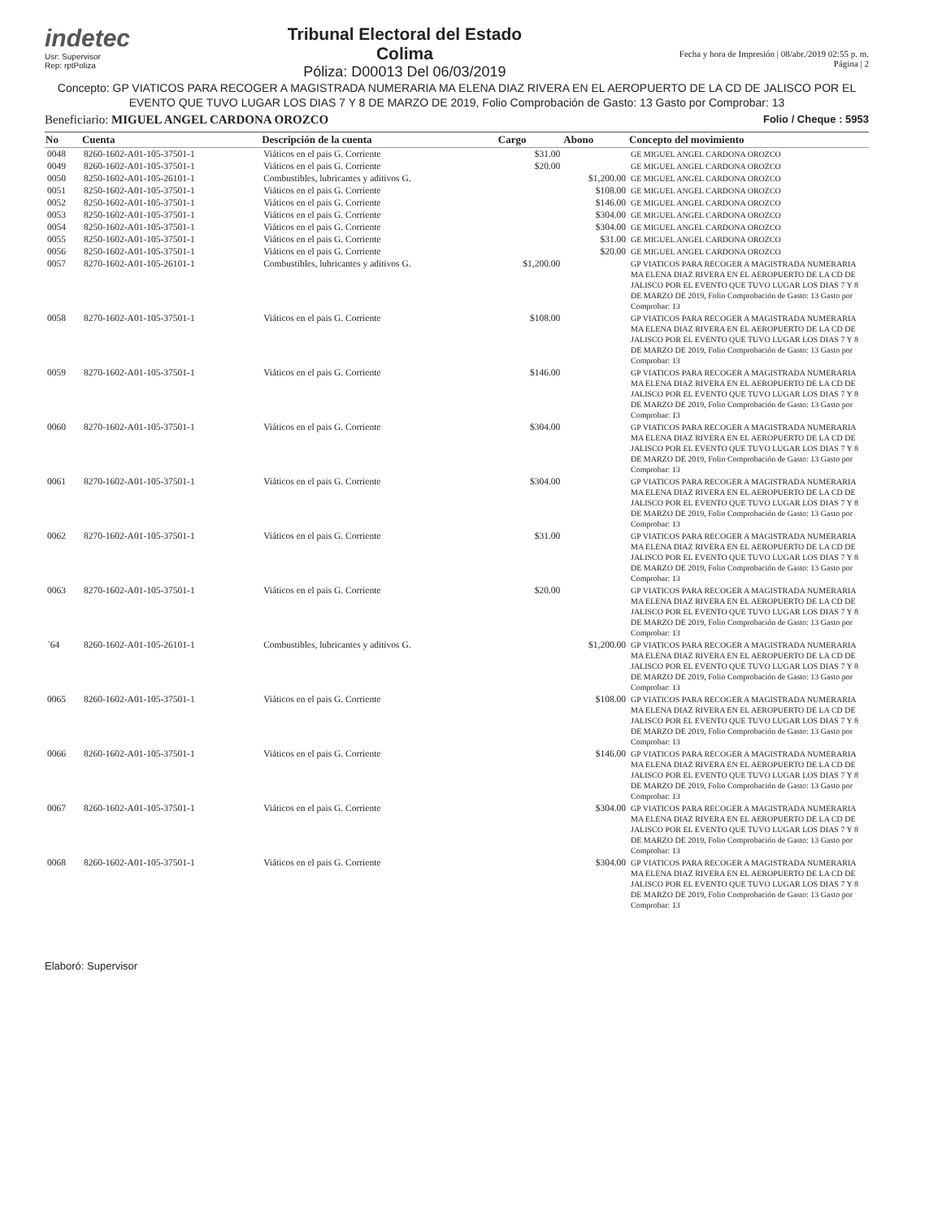indetec
Usr: Supervisor
Rep: rptPoliza
Tribunal Electoral del Estado
Colima
Póliza: D00013 Del 06/03/2019
Fecha y hora de Impresión | 08/abr./2019 02:55 p. m.
Página | 2
Concepto: GP VIATICOS PARA RECOGER A MAGISTRADA NUMERARIA MA ELENA DIAZ RIVERA EN EL AEROPUERTO DE LA CD DE JALISCO POR EL EVENTO QUE TUVO LUGAR LOS DIAS 7 Y 8 DE MARZO DE 2019, Folio Comprobación de Gasto: 13 Gasto por Comprobar: 13
Beneficiario: MIGUEL ANGEL CARDONA OROZCO Folio / Cheque : 5953
| No | Cuenta | Descripción de la cuenta | Cargo | Abono | Concepto del movimiento |
| --- | --- | --- | --- | --- | --- |
| 0048 | 8260-1602-A01-105-37501-1 | Viáticos en el pais G. Corriente | $31.00 | | GE MIGUEL ANGEL CARDONA OROZCO |
| 0049 | 8260-1602-A01-105-37501-1 | Viáticos en el pais G. Corriente | $20.00 | | GE MIGUEL ANGEL CARDONA OROZCO |
| 0050 | 8250-1602-A01-105-26101-1 | Combustibles, lubricantes y aditivos G. | | $1,200.00 | GE MIGUEL ANGEL CARDONA OROZCO |
| 0051 | 8250-1602-A01-105-37501-1 | Viáticos en el pais G. Corriente | | $108.00 | GE MIGUEL ANGEL CARDONA OROZCO |
| 0052 | 8250-1602-A01-105-37501-1 | Viáticos en el pais G. Corriente | | $146.00 | GE MIGUEL ANGEL CARDONA OROZCO |
| 0053 | 8250-1602-A01-105-37501-1 | Viáticos en el pais G. Corriente | | $304.00 | GE MIGUEL ANGEL CARDONA OROZCO |
| 0054 | 8250-1602-A01-105-37501-1 | Viáticos en el pais G. Corriente | | $304.00 | GE MIGUEL ANGEL CARDONA OROZCO |
| 0055 | 8250-1602-A01-105-37501-1 | Viáticos en el pais G. Corriente | | $31.00 | GE MIGUEL ANGEL CARDONA OROZCO |
| 0056 | 8250-1602-A01-105-37501-1 | Viáticos en el pais G. Corriente | | $20.00 | GE MIGUEL ANGEL CARDONA OROZCO |
| 0057 | 8270-1602-A01-105-26101-1 | Combustibles, lubricantes y aditivos G. | $1,200.00 | | GP VIATICOS PARA RECOGER A MAGISTRADA NUMERARIA MA ELENA DIAZ RIVERA EN EL AEROPUERTO DE LA CD DE JALISCO POR EL EVENTO QUE TUVO LUGAR LOS DIAS 7 Y 8 DE MARZO DE 2019, Folio Comprobación de Gasto: 13 Gasto por Comprobar: 13 |
| 0058 | 8270-1602-A01-105-37501-1 | Viáticos en el pais G. Corriente | $108.00 | | GP VIATICOS PARA RECOGER A MAGISTRADA NUMERARIA MA ELENA DIAZ RIVERA EN EL AEROPUERTO DE LA CD DE JALISCO POR EL EVENTO QUE TUVO LUGAR LOS DIAS 7 Y 8 DE MARZO DE 2019, Folio Comprobación de Gasto: 13 Gasto por Comprobar: 13 |
| 0059 | 8270-1602-A01-105-37501-1 | Viáticos en el pais G. Corriente | $146.00 | | GP VIATICOS PARA RECOGER A MAGISTRADA NUMERARIA MA ELENA DIAZ RIVERA EN EL AEROPUERTO DE LA CD DE JALISCO POR EL EVENTO QUE TUVO LUGAR LOS DIAS 7 Y 8 DE MARZO DE 2019, Folio Comprobación de Gasto: 13 Gasto por Comprobar: 13 |
| 0060 | 8270-1602-A01-105-37501-1 | Viáticos en el pais G. Corriente | $304.00 | | GP VIATICOS PARA RECOGER A MAGISTRADA NUMERARIA MA ELENA DIAZ RIVERA EN EL AEROPUERTO DE LA CD DE JALISCO POR EL EVENTO QUE TUVO LUGAR LOS DIAS 7 Y 8 DE MARZO DE 2019, Folio Comprobación de Gasto: 13 Gasto por Comprobar: 13 |
| 0061 | 8270-1602-A01-105-37501-1 | Viáticos en el pais G. Corriente | $304.00 | | GP VIATICOS PARA RECOGER A MAGISTRADA NUMERARIA MA ELENA DIAZ RIVERA EN EL AEROPUERTO DE LA CD DE JALISCO POR EL EVENTO QUE TUVO LUGAR LOS DIAS 7 Y 8 DE MARZO DE 2019, Folio Comprobación de Gasto: 13 Gasto por Comprobar: 13 |
| 0062 | 8270-1602-A01-105-37501-1 | Viáticos en el pais G. Corriente | $31.00 | | GP VIATICOS PARA RECOGER A MAGISTRADA NUMERARIA MA ELENA DIAZ RIVERA EN EL AEROPUERTO DE LA CD DE JALISCO POR EL EVENTO QUE TUVO LUGAR LOS DIAS 7 Y 8 DE MARZO DE 2019, Folio Comprobación de Gasto: 13 Gasto por Comprobar: 13 |
| 0063 | 8270-1602-A01-105-37501-1 | Viáticos en el pais G. Corriente | $20.00 | | GP VIATICOS PARA RECOGER A MAGISTRADA NUMERARIA MA ELENA DIAZ RIVERA EN EL AEROPUERTO DE LA CD DE JALISCO POR EL EVENTO QUE TUVO LUGAR LOS DIAS 7 Y 8 DE MARZO DE 2019, Folio Comprobación de Gasto: 13 Gasto por Comprobar: 13 |
| `64 | 8260-1602-A01-105-26101-1 | Combustibles, lubricantes y aditivos G. | | $1,200.00 | GP VIATICOS PARA RECOGER A MAGISTRADA NUMERARIA MA ELENA DIAZ RIVERA EN EL AEROPUERTO DE LA CD DE JALISCO POR EL EVENTO QUE TUVO LUGAR LOS DIAS 7 Y 8 DE MARZO DE 2019, Folio Comprobación de Gasto: 13 Gasto por Comprobar: 13 |
| 0065 | 8260-1602-A01-105-37501-1 | Viáticos en el pais G. Corriente | | $108.00 | GP VIATICOS PARA RECOGER A MAGISTRADA NUMERARIA MA ELENA DIAZ RIVERA EN EL AEROPUERTO DE LA CD DE JALISCO POR EL EVENTO QUE TUVO LUGAR LOS DIAS 7 Y 8 DE MARZO DE 2019, Folio Comprobación de Gasto: 13 Gasto por Comprobar: 13 |
| 0066 | 8260-1602-A01-105-37501-1 | Viáticos en el pais G. Corriente | | $146.00 | GP VIATICOS PARA RECOGER A MAGISTRADA NUMERARIA MA ELENA DIAZ RIVERA EN EL AEROPUERTO DE LA CD DE JALISCO POR EL EVENTO QUE TUVO LUGAR LOS DIAS 7 Y 8 DE MARZO DE 2019, Folio Comprobación de Gasto: 13 Gasto por Comprobar: 13 |
| 0067 | 8260-1602-A01-105-37501-1 | Viáticos en el pais G. Corriente | | $304.00 | GP VIATICOS PARA RECOGER A MAGISTRADA NUMERARIA MA ELENA DIAZ RIVERA EN EL AEROPUERTO DE LA CD DE JALISCO POR EL EVENTO QUE TUVO LUGAR LOS DIAS 7 Y 8 DE MARZO DE 2019, Folio Comprobación de Gasto: 13 Gasto por Comprobar: 13 |
| 0068 | 8260-1602-A01-105-37501-1 | Viáticos en el pais G. Corriente | | $304.00 | GP VIATICOS PARA RECOGER A MAGISTRADA NUMERARIA MA ELENA DIAZ RIVERA EN EL AEROPUERTO DE LA CD DE JALISCO POR EL EVENTO QUE TUVO LUGAR LOS DIAS 7 Y 8 DE MARZO DE 2019, Folio Comprobación de Gasto: 13 Gasto por Comprobar: 13 |
Elaboró: Supervisor